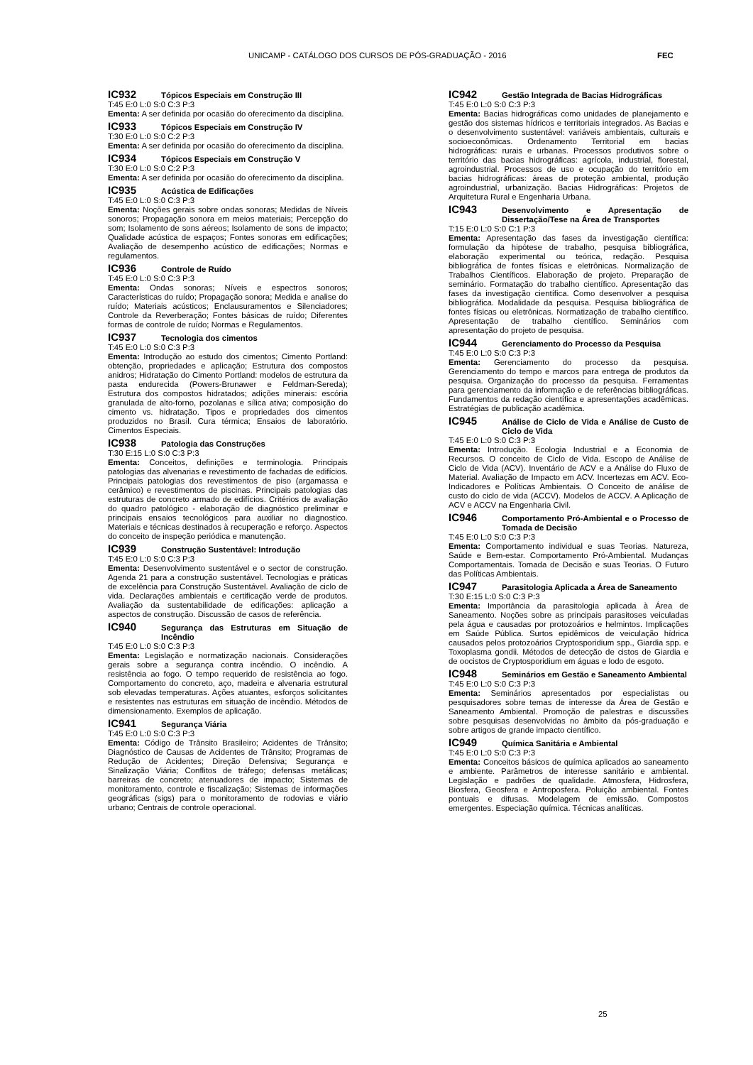UNICAMP - CATÁLOGO DOS CURSOS DE PÓS-GRADUAÇÃO - 2016 FEC
IC932 Tópicos Especiais em Construção III
T:45 E:0 L:0 S:0 C:3 P:3
Ementa: A ser definida por ocasião do oferecimento da disciplina.
IC933 Tópicos Especiais em Construção IV
T:30 E:0 L:0 S:0 C:2 P:3
Ementa: A ser definida por ocasião do oferecimento da disciplina.
IC934 Tópicos Especiais em Construção V
T:30 E:0 L:0 S:0 C:2 P:3
Ementa: A ser definida por ocasião do oferecimento da disciplina.
IC935 Acústica de Edificações
T:45 E:0 L:0 S:0 C:3 P:3
Ementa: Noções gerais sobre ondas sonoras; Medidas de Níveis sonoros; Propagação sonora em meios materiais; Percepção do som; Isolamento de sons aéreos; Isolamento de sons de impacto; Qualidade acústica de espaços; Fontes sonoras em edificações; Avaliação de desempenho acústico de edificações; Normas e regulamentos.
IC936 Controle de Ruído
T:45 E:0 L:0 S:0 C:3 P:3
Ementa: Ondas sonoras; Níveis e espectros sonoros; Características do ruído; Propagação sonora; Medida e analise do ruído; Materiais acústicos; Enclausuramentos e Silenciadores; Controle da Reverberação; Fontes básicas de ruído; Diferentes formas de controle de ruído; Normas e Regulamentos.
IC937 Tecnologia dos cimentos
T:45 E:0 L:0 S:0 C:3 P:3
Ementa: Introdução ao estudo dos cimentos; Cimento Portland: obtenção, propriedades e aplicação; Estrutura dos compostos anidros; Hidratação do Cimento Portland: modelos de estrutura da pasta endurecida (Powers-Brunawer e Feldman-Sereda); Estrutura dos compostos hidratados; adições minerais: escória granulada de alto-forno, pozolanas e sílica ativa; composição do cimento vs. hidratação. Tipos e propriedades dos cimentos produzidos no Brasil. Cura térmica; Ensaios de laboratório. Cimentos Especiais.
IC938 Patologia das Construções
T:30 E:15 L:0 S:0 C:3 P:3
Ementa: Conceitos, definições e terminologia. Principais patologias das alvenarias e revestimento de fachadas de edifícios. Principais patologias dos revestimentos de piso (argamassa e cerâmico) e revestimentos de piscinas. Principais patologias das estruturas de concreto armado de edifícios. Critérios de avaliação do quadro patológico - elaboração de diagnóstico preliminar e principais ensaios tecnológicos para auxiliar no diagnostico. Materiais e técnicas destinados à recuperação e reforço. Aspectos do conceito de inspeção periódica e manutenção.
IC939 Construção Sustentável: Introdução
T:45 E:0 L:0 S:0 C:3 P:3
Ementa: Desenvolvimento sustentável e o sector de construção. Agenda 21 para a construção sustentável. Tecnologias e práticas de excelência para Construção Sustentável. Avaliação de ciclo de vida. Declarações ambientais e certificação verde de produtos. Avaliação da sustentabilidade de edificações: aplicação a aspectos de construção. Discussão de casos de referência.
IC940 Segurança das Estruturas em Situação de Incêndio
T:45 E:0 L:0 S:0 C:3 P:3
Ementa: Legislação e normatização nacionais. Considerações gerais sobre a segurança contra incêndio. O incêndio. A resistência ao fogo. O tempo requerido de resistência ao fogo. Comportamento do concreto, aço, madeira e alvenaria estrutural sob elevadas temperaturas. Ações atuantes, esforços solicitantes e resistentes nas estruturas em situação de incêndio. Métodos de dimensionamento. Exemplos de aplicação.
IC941 Segurança Viária
T:45 E:0 L:0 S:0 C:3 P:3
Ementa: Código de Trânsito Brasileiro; Acidentes de Trânsito; Diagnóstico de Causas de Acidentes de Trânsito; Programas de Redução de Acidentes; Direção Defensiva; Segurança e Sinalização Viária; Conflitos de tráfego; defensas metálicas; barreiras de concreto; atenuadores de impacto; Sistemas de monitoramento, controle e fiscalização; Sistemas de informações geográficas (sigs) para o monitoramento de rodovias e viário urbano; Centrais de controle operacional.
IC942 Gestão Integrada de Bacias Hidrográficas
T:45 E:0 L:0 S:0 C:3 P:3
Ementa: Bacias hidrográficas como unidades de planejamento e gestão dos sistemas hídricos e territoriais integrados. As Bacias e o desenvolvimento sustentável: variáveis ambientais, culturais e socioeconômicas. Ordenamento Territorial em bacias hidrográficas: rurais e urbanas. Processos produtivos sobre o território das bacias hidrográficas: agrícola, industrial, florestal, agroindustrial. Processos de uso e ocupação do território em bacias hidrográficas: áreas de proteção ambiental, produção agroindustrial, urbanização. Bacias Hidrográficas: Projetos de Arquitetura Rural e Engenharia Urbana.
IC943 Desenvolvimento e Apresentação de Dissertação/Tese na Área de Transportes
T:15 E:0 L:0 S:0 C:1 P:3
Ementa: Apresentação das fases da investigação científica: formulação da hipótese de trabalho, pesquisa bibliográfica, elaboração experimental ou teórica, redação. Pesquisa bibliográfica de fontes físicas e eletrônicas. Normalização de Trabalhos Científicos. Elaboração de projeto. Preparação de seminário. Formatação do trabalho científico. Apresentação das fases da investigação científica. Como desenvolver a pesquisa bibliográfica. Modalidade da pesquisa. Pesquisa bibliográfica de fontes físicas ou eletrônicas. Normatização de trabalho científico. Apresentação de trabalho científico. Seminários com apresentação do projeto de pesquisa.
IC944 Gerenciamento do Processo da Pesquisa
T:45 E:0 L:0 S:0 C:3 P:3
Ementa: Gerenciamento do processo da pesquisa. Gerenciamento do tempo e marcos para entrega de produtos da pesquisa. Organização do processo da pesquisa. Ferramentas para gerenciamento da informação e de referências bibliográficas. Fundamentos da redação científica e apresentações acadêmicas. Estratégias de publicação acadêmica.
IC945 Análise de Ciclo de Vida e Análise de Custo de Ciclo de Vida
T:45 E:0 L:0 S:0 C:3 P:3
Ementa: Introdução. Ecologia Industrial e a Economia de Recursos. O conceito de Ciclo de Vida. Escopo de Análise de Ciclo de Vida (ACV). Inventário de ACV e a Análise do Fluxo de Material. Avaliação de Impacto em ACV. Incertezas em ACV. Eco-Indicadores e Políticas Ambientais. O Conceito de análise de custo do ciclo de vida (ACCV). Modelos de ACCV. A Aplicação de ACV e ACCV na Engenharia Civil.
IC946 Comportamento Pró-Ambiental e o Processo de Tomada de Decisão
T:45 E:0 L:0 S:0 C:3 P:3
Ementa: Comportamento individual e suas Teorias. Natureza, Saúde e Bem-estar. Comportamento Pró-Ambiental. Mudanças Comportamentais. Tomada de Decisão e suas Teorias. O Futuro das Políticas Ambientais.
IC947 Parasitologia Aplicada a Área de Saneamento
T:30 E:15 L:0 S:0 C:3 P:3
Ementa: Importância da parasitologia aplicada à Área de Saneamento. Noções sobre as principais parasitoses veiculadas pela água e causadas por protozoários e helmintos. Implicações em Saúde Pública. Surtos epidêmicos de veiculação hídrica causados pelos protozoários Cryptosporidium spp., Giardia spp. e Toxoplasma gondii. Métodos de detecção de cistos de Giardia e de oocistos de Cryptosporidium em águas e lodo de esgoto.
IC948 Seminários em Gestão e Saneamento Ambiental
T:45 E:0 L:0 S:0 C:3 P:3
Ementa: Seminários apresentados por especialistas ou pesquisadores sobre temas de interesse da Área de Gestão e Saneamento Ambiental. Promoção de palestras e discussões sobre pesquisas desenvolvidas no âmbito da pós-graduação e sobre artigos de grande impacto científico.
IC949 Química Sanitária e Ambiental
T:45 E:0 L:0 S:0 C:3 P:3
Ementa: Conceitos básicos de química aplicados ao saneamento e ambiente. Parâmetros de interesse sanitário e ambiental. Legislação e padrões de qualidade. Atmosfera, Hidrosfera, Biosfera, Geosfera e Antroposfera. Poluição ambiental. Fontes pontuais e difusas. Modelagem de emissão. Compostos emergentes. Especiação química. Técnicas analíticas.
25